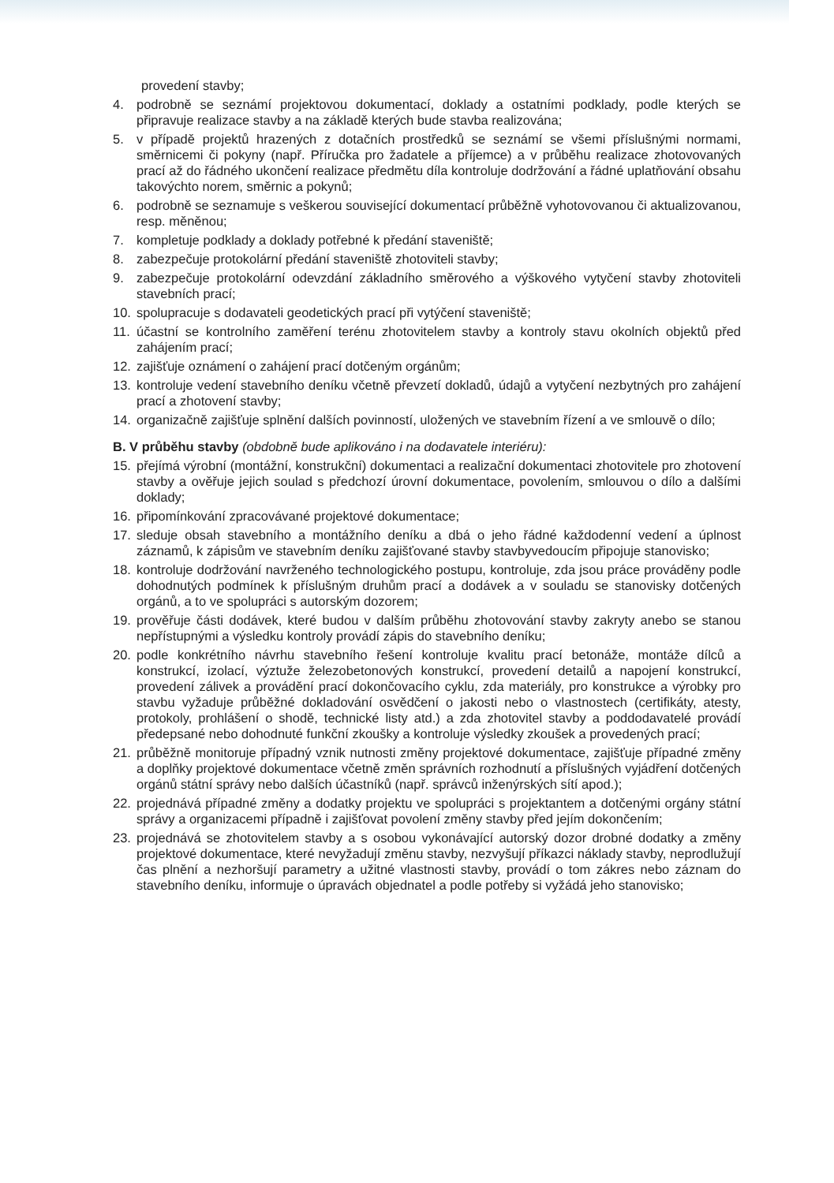provedení stavby;
4. podrobně se seznámí projektovou dokumentací, doklady a ostatními podklady, podle kterých se připravuje realizace stavby a na základě kterých bude stavba realizována;
5. v případě projektů hrazených z dotačních prostředků se seznámí se všemi příslušnými normami, směrnicemi či pokyny (např. Příručka pro žadatele a příjemce) a v průběhu realizace zhotovovaných prací až do řádného ukončení realizace předmětu díla kontroluje dodržování a řádné uplatňování obsahu takovýchto norem, směrnic a pokynů;
6. podrobně se seznamuje s veškerou související dokumentací průběžně vyhotovovanou či aktualizovanou, resp. měněnou;
7. kompletuje podklady a doklady potřebné k předání staveniště;
8. zabezpečuje protokolární předání staveniště zhotoviteli stavby;
9. zabezpečuje protokolární odevzdání základního směrového a výškového vytyčení stavby zhotoviteli stavebních prací;
10. spolupracuje s dodavateli geodetických prací při vytýčení staveniště;
11. účastní se kontrolního zaměření terénu zhotovitelem stavby a kontroly stavu okolních objektů před zahájením prací;
12. zajišťuje oznámení o zahájení prací dotčeným orgánům;
13. kontroluje vedení stavebního deníku včetně převzetí dokladů, údajů a vytyčení nezbytných pro zahájení prací a zhotovení stavby;
14. organizačně zajišťuje splnění dalších povinností, uložených ve stavebním řízení a ve smlouvě o dílo;
B. V průběhu stavby (obdobně bude aplikováno i na dodavatele interiéru):
15. přejímá výrobní (montážní, konstrukční) dokumentaci a realizační dokumentaci zhotovitele pro zhotovení stavby a ověřuje jejich soulad s předchozí úrovní dokumentace, povolením, smlouvou o dílo a dalšími doklady;
16. připomínkování zpracovávané projektové dokumentace;
17. sleduje obsah stavebního a montážního deníku a dbá o jeho řádné každodenní vedení a úplnost záznamů, k zápisům ve stavebním deníku zajišťované stavby stavbyvedoucím připojuje stanovisko;
18. kontroluje dodržování navrženého technologického postupu, kontroluje, zda jsou práce prováděny podle dohodnutých podmínek k příslušným druhům prací a dodávek a v souladu se stanovisky dotčených orgánů, a to ve spolupráci s autorským dozorem;
19. prověřuje části dodávek, které budou v dalším průběhu zhotovování stavby zakryty anebo se stanou nepřístupnými a výsledku kontroly provádí zápis do stavebního deníku;
20. podle konkrétního návrhu stavebního řešení kontroluje kvalitu prací betonáže, montáže dílců a konstrukcí, izolací, výztuže železobetonových konstrukcí, provedení detailů a napojení konstrukcí, provedení zálivek a provádění prací dokončovacího cyklu, zda materiály, pro konstrukce a výrobky pro stavbu vyžaduje průběžné dokladování osvědčení o jakosti nebo o vlastnostech (certifikáty, atesty, protokoly, prohlášení o shodě, technické listy atd.) a zda zhotovitel stavby a poddodavatelé provádí předepsané nebo dohodnuté funkční zkoušky a kontroluje výsledky zkoušek a provedených prací;
21. průběžně monitoruje případný vznik nutnosti změny projektové dokumentace, zajišťuje případné změny a doplňky projektové dokumentace včetně změn správních rozhodnutí a příslušných vyjádření dotčených orgánů státní správy nebo dalších účastníků (např. správců inženýrských sítí apod.);
22. projednává případné změny a dodatky projektu ve spolupráci s projektantem a dotčenými orgány státní správy a organizacemi případně i zajišťovat povolení změny stavby před jejím dokončením;
23. projednává se zhotovitelem stavby a s osobou vykonávající autorský dozor drobné dodatky a změny projektové dokumentace, které nevyžadují změnu stavby, nezvyšují příkazci náklady stavby, neprodlužují čas plnění a nezhoršují parametry a užitné vlastnosti stavby, provádí o tom zákres nebo záznam do stavebního deníku, informuje o úpravách objednatel a podle potřeby si vyžádá jeho stanovisko;